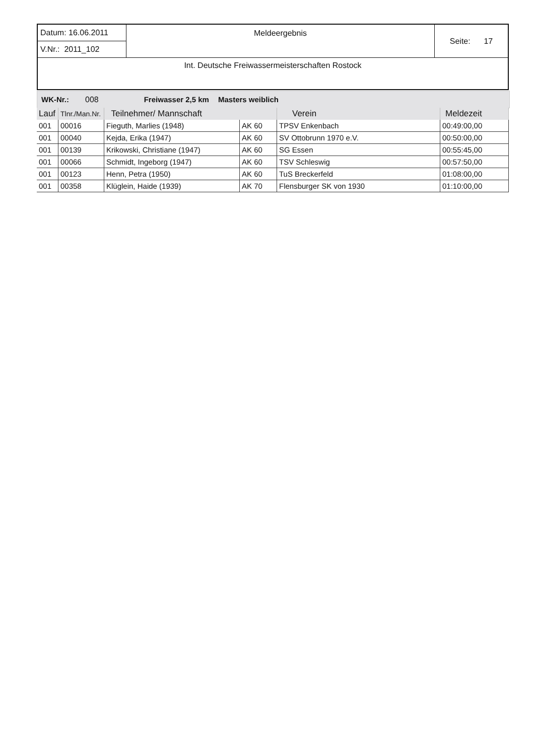| Datum: 16.06.2011 | Meldeergebnis | Seite: 17 |
| V.Nr.: 2011_102 | | |
| Int. Deutsche Freiwassermeisterschaften Rostock | | |
WK-Nr.: 008 Freiwasser 2,5 km Masters weiblich
| Lauf | Tlnr./Man.Nr. | Teilnehmer/ Mannschaft | | Verein | Meldezeit |
| --- | --- | --- | --- | --- | --- |
| 001 | 00016 | Fieguth, Marlies (1948) | AK 60 | TPSV Enkenbach | 00:49:00,00 |
| 001 | 00040 | Kejda, Erika (1947) | AK 60 | SV Ottobrunn 1970 e.V. | 00:50:00,00 |
| 001 | 00139 | Krikowski, Christiane (1947) | AK 60 | SG Essen | 00:55:45,00 |
| 001 | 00066 | Schmidt, Ingeborg (1947) | AK 60 | TSV Schleswig | 00:57:50,00 |
| 001 | 00123 | Henn, Petra (1950) | AK 60 | TuS Breckerfeld | 01:08:00,00 |
| 001 | 00358 | Klüglein, Haide (1939) | AK 70 | Flensburger SK von 1930 | 01:10:00,00 |